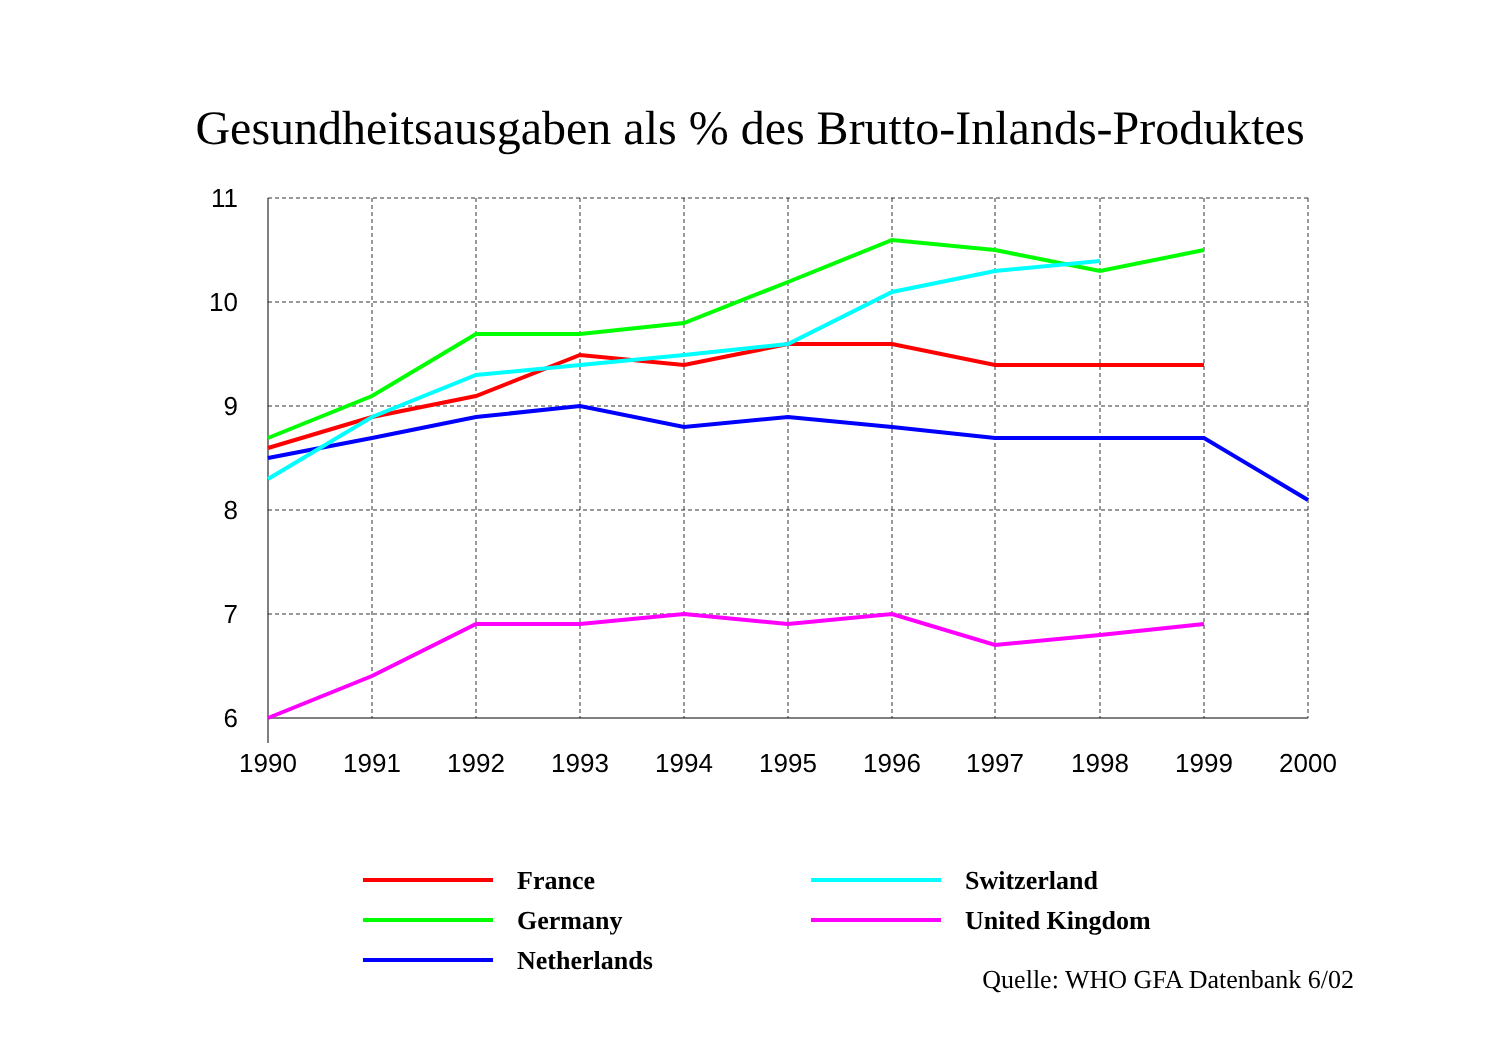Gesundheitsausgaben als % des Brutto-Inlands-Produktes
11
10
9
8
7
6
1990
1991
1992
1993
1994
1995
1996
1997
1998
1999
2000
France
Switzerland
Germany
United Kingdom
Netherlands
Quelle: WHO GFA Datenbank 6/02